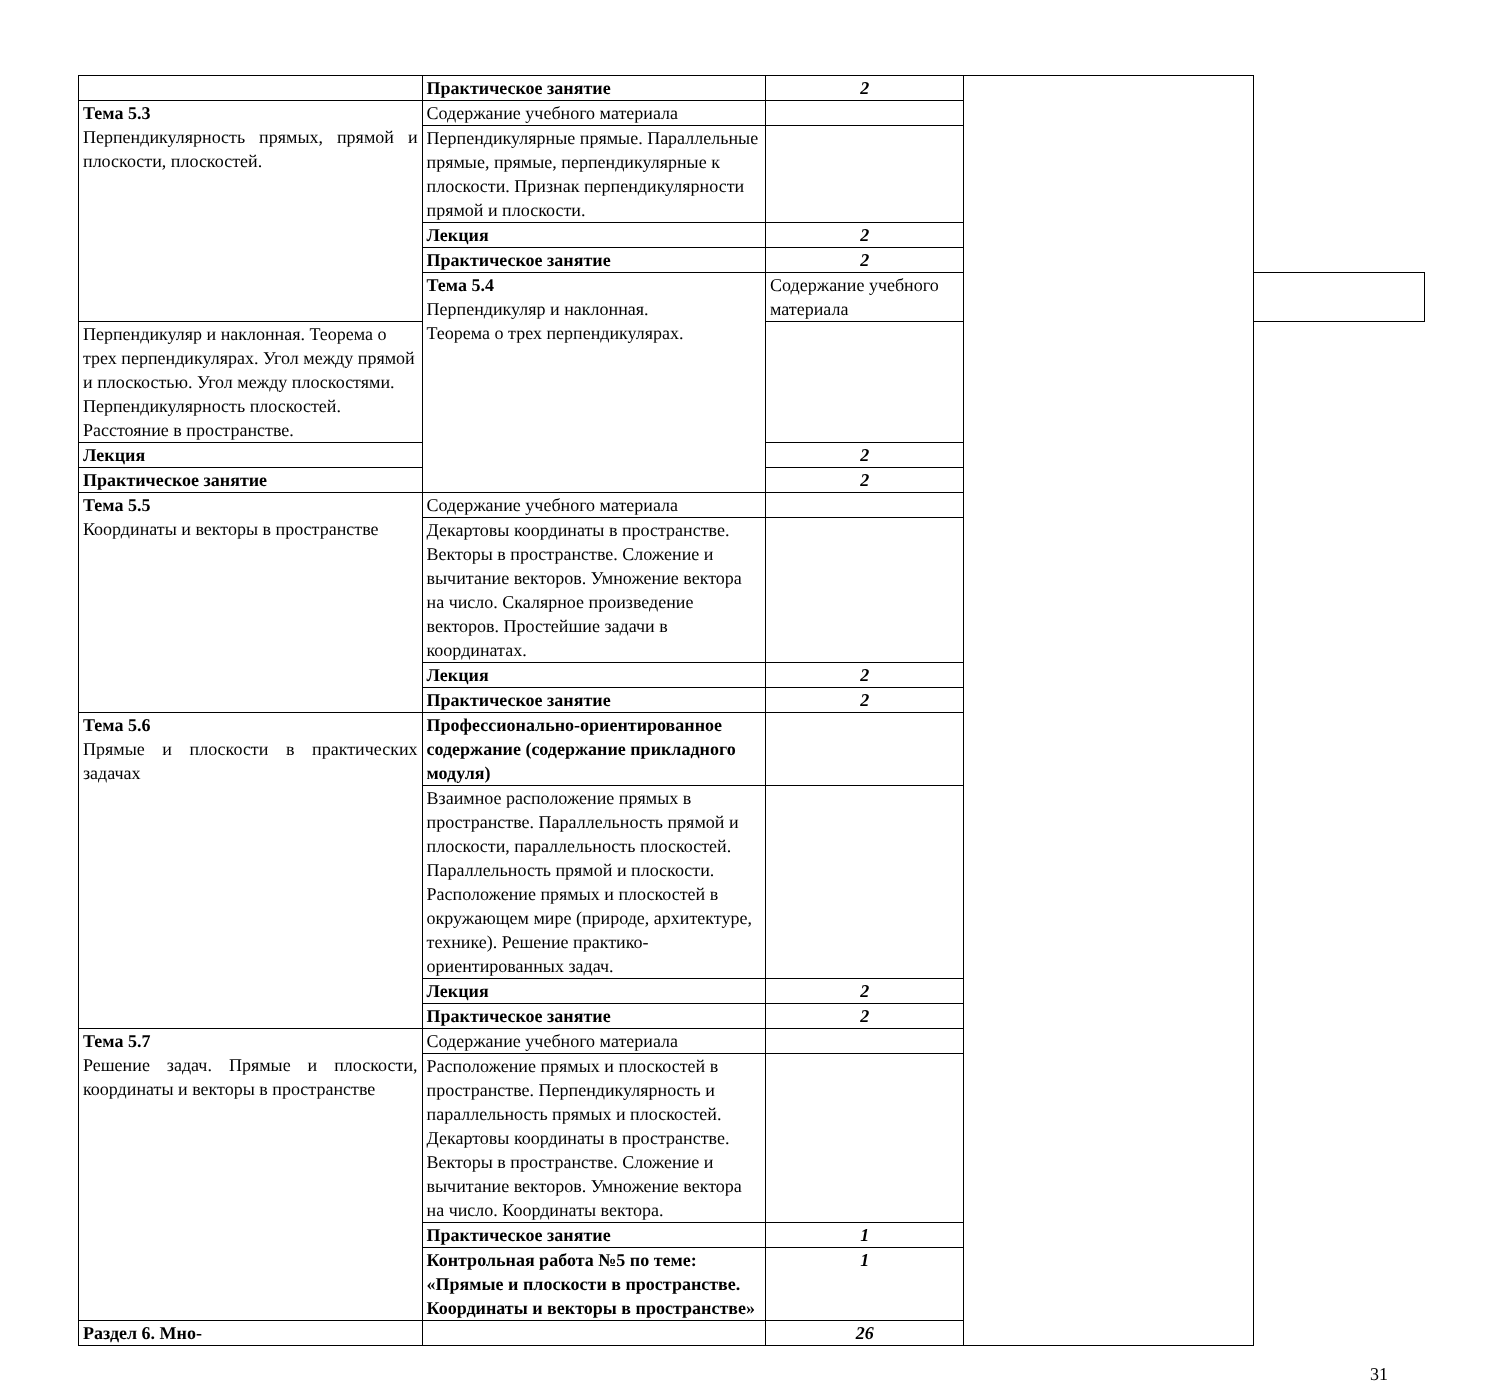| | Практическое занятие | 2 | | |
| Тема 5.3 Перпендикуляр­ность прямых, прямой и плоско­сти, плоскостей. | Содержание учебного материала | | | |
| | Перпендикулярные прямые. Параллельные прямые, прямые, перпендикулярные к плоскости. Признак перпендикулярности прямой и плоскости. | | | |
| | Лекция | 2 | | |
| | Практическое занятие | 2 | | |
| | Тема 5.4 Перпендикуляр и наклонная. Теорема о трех перпендикулярах. | Содержание учебного материала | | |
| Перпендикуляр и наклонная. Теорема о трех перпендикулярах. Угол между прямой и плоскостью. Угол между плоскостями. Перпендикулярность плоскостей. Расстояние в пространстве. | | | | |
| Лекция | | 2 | | |
| Практическое занятие | | 2 | | |
| Тема 5.5 Координаты и векторы в про­странстве | Содержание учебного материала | | | |
| | Декартовы координаты в пространстве. Векторы в пространстве. Сложение и вычитание векторов. Умножение вектора на число. Скалярное произведение векторов. Простейшие задачи в координатах. | | | |
| | Лекция | 2 | | |
| | Практическое занятие | 2 | | |
| Тема 5.6 Прямые и плос­кости в практиче­ских задачах | Профессионально-ориентированное содержание (содержание прикладного модуля) | | | |
| | Взаимное расположение прямых в пространстве. Параллельность прямой и плоскости, параллельность плоскостей. Параллельность прямой и плоскости. Расположение прямых и плоскостей в окружающем мире (природе, архитектуре, технике). Решение практико-ориентированных задач. | | | |
| | Лекция | 2 | | |
| | Практическое занятие | 2 | | |
| Тема 5.7 Решение задач. Прямые и плос­кости, коорди­наты и векторы в пространстве | Содержание учебного материала | | | |
| | Расположение прямых и плоскостей в пространстве. Перпендикулярность и параллельность прямых и плоскостей. Декартовы координаты в пространстве. Векторы в пространстве. Сложение и вычитание векторов. Умножение вектора на число. Координаты вектора. | | | |
| | Практическое занятие | 1 | | |
| | Контрольная работа №5 по теме: «Прямые и плоскости в пространстве. Координаты и векторы в пространстве» | 1 | | |
| Раздел 6. Мно- | | 26 | | |
31